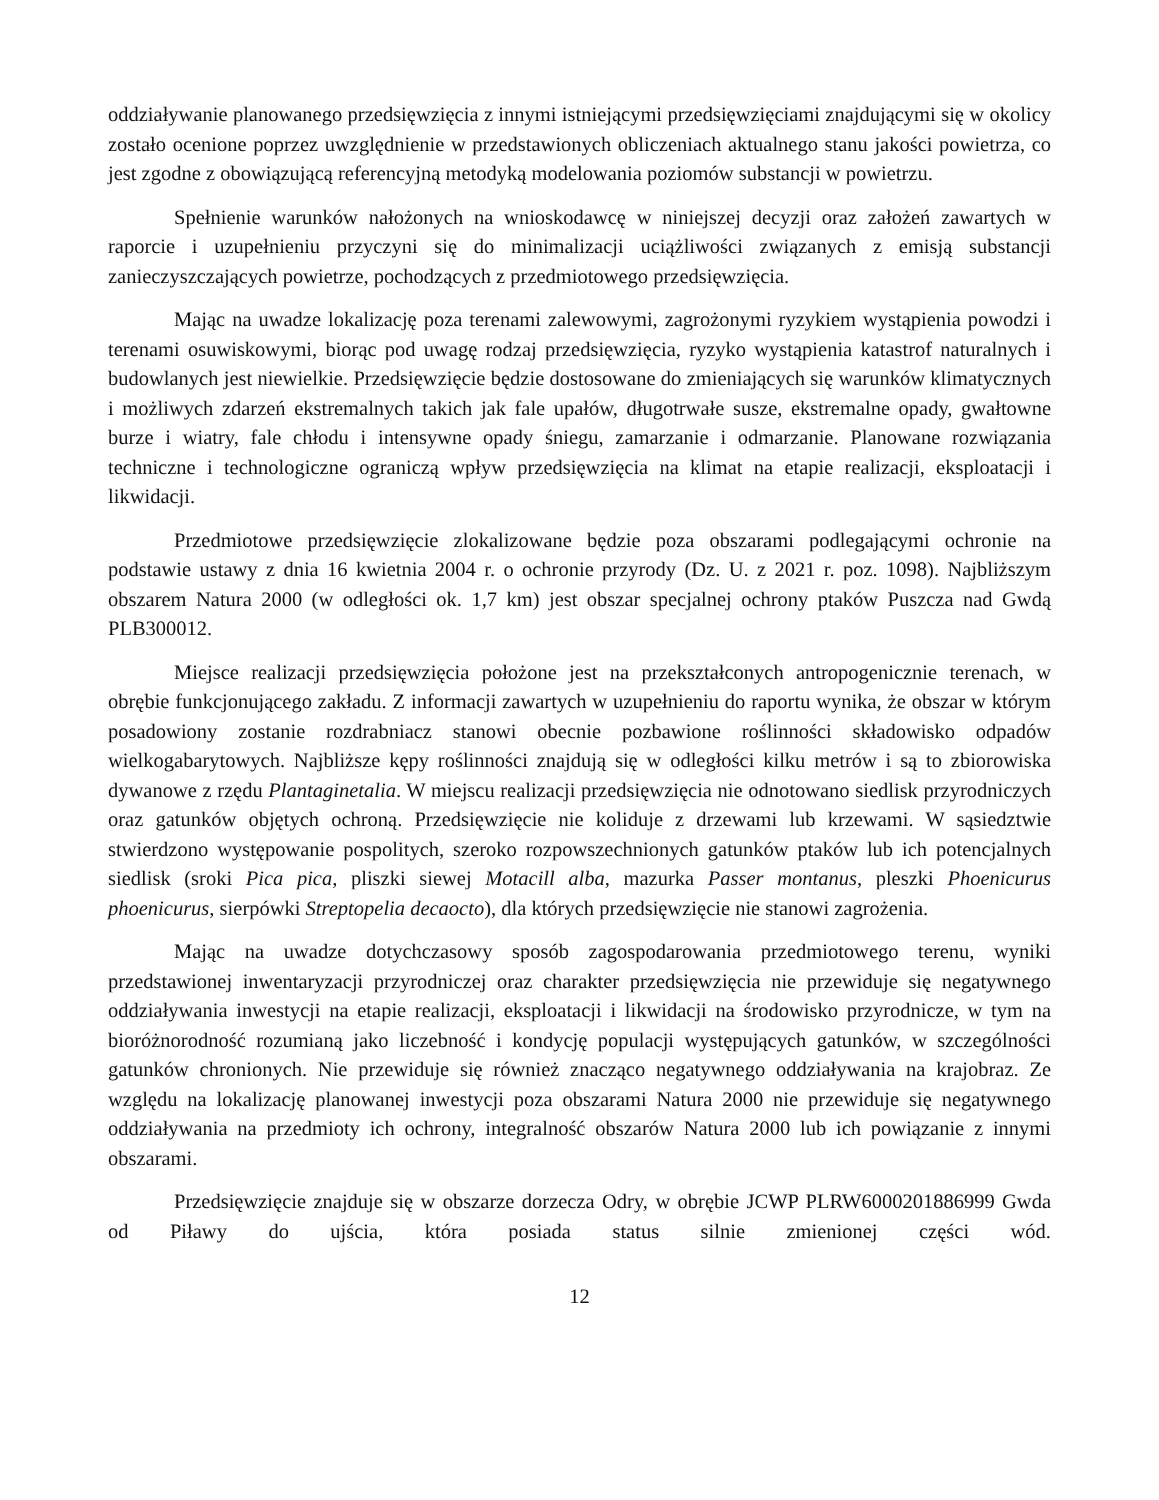oddziaływanie planowanego przedsięwzięcia z innymi istniejącymi przedsięwzięciami znajdującymi się w okolicy zostało ocenione poprzez uwzględnienie w przedstawionych obliczeniach aktualnego stanu jakości powietrza, co jest zgodne z obowiązującą referencyjną metodyką modelowania poziomów substancji w powietrzu.
Spełnienie warunków nałożonych na wnioskodawcę w niniejszej decyzji oraz założeń zawartych w raporcie i uzupełnieniu przyczyni się do minimalizacji uciążliwości związanych z emisją substancji zanieczyszczających powietrze, pochodzących z przedmiotowego przedsięwzięcia.
Mając na uwadze lokalizację poza terenami zalewowymi, zagrożonymi ryzykiem wystąpienia powodzi i terenami osuwiskowymi, biorąc pod uwagę rodzaj przedsięwzięcia, ryzyko wystąpienia katastrof naturalnych i budowlanych jest niewielkie. Przedsięwzięcie będzie dostosowane do zmieniających się warunków klimatycznych i możliwych zdarzeń ekstremalnych takich jak fale upałów, długotrwałe susze, ekstremalne opady, gwałtowne burze i wiatry, fale chłodu i intensywne opady śniegu, zamarzanie i odmarzanie. Planowane rozwiązania techniczne i technologiczne ograniczą wpływ przedsięwzięcia na klimat na etapie realizacji, eksploatacji i likwidacji.
Przedmiotowe przedsięwzięcie zlokalizowane będzie poza obszarami podlegającymi ochronie na podstawie ustawy z dnia 16 kwietnia 2004 r. o ochronie przyrody (Dz. U. z 2021 r. poz. 1098). Najbliższym obszarem Natura 2000 (w odległości ok. 1,7 km) jest obszar specjalnej ochrony ptaków Puszcza nad Gwdą PLB300012.
Miejsce realizacji przedsięwzięcia położone jest na przekształconych antropogenicznie terenach, w obrębie funkcjonującego zakładu. Z informacji zawartych w uzupełnieniu do raportu wynika, że obszar w którym posadowiony zostanie rozdrabniacz stanowi obecnie pozbawione roślinności składowisko odpadów wielkogabarytowych. Najbliższe kępy roślinności znajdują się w odległości kilku metrów i są to zbiorowiska dywanowe z rzędu Plantaginetalia. W miejscu realizacji przedsięwzięcia nie odnotowano siedlisk przyrodniczych oraz gatunków objętych ochroną. Przedsięwzięcie nie koliduje z drzewami lub krzewami. W sąsiedztwie stwierdzono występowanie pospolitych, szeroko rozpowszechnionych gatunków ptaków lub ich potencjalnych siedlisk (sroki Pica pica, pliszki siewej Motacill alba, mazurka Passer montanus, pleszki Phoenicurus phoenicurus, sierpówki Streptopelia decaocto), dla których przedsięwzięcie nie stanowi zagrożenia.
Mając na uwadze dotychczasowy sposób zagospodarowania przedmiotowego terenu, wyniki przedstawionej inwentaryzacji przyrodniczej oraz charakter przedsięwzięcia nie przewiduje się negatywnego oddziaływania inwestycji na etapie realizacji, eksploatacji i likwidacji na środowisko przyrodnicze, w tym na bioróżnorodność rozumianą jako liczebność i kondycję populacji występujących gatunków, w szczególności gatunków chronionych. Nie przewiduje się również znacząco negatywnego oddziaływania na krajobraz. Ze względu na lokalizację planowanej inwestycji poza obszarami Natura 2000 nie przewiduje się negatywnego oddziaływania na przedmioty ich ochrony, integralność obszarów Natura 2000 lub ich powiązanie z innymi obszarami.
Przedsięwzięcie znajduje się w obszarze dorzecza Odry, w obrębie JCWP PLRW6000201886999 Gwda od Piławy do ujścia, która posiada status silnie zmienionej części wód.
12